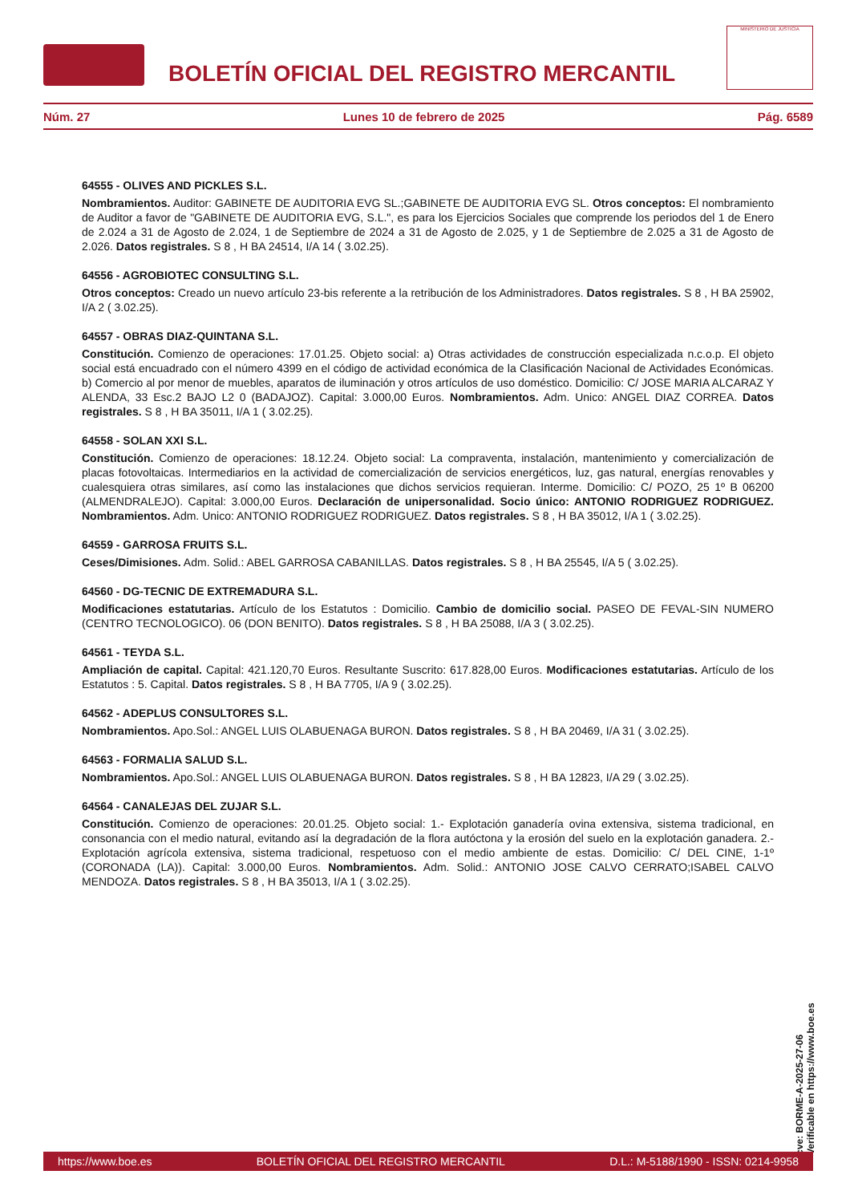BOLETÍN OFICIAL DEL REGISTRO MERCANTIL
MINISTERIO DE JUSTICIA
Núm. 27 Lunes 10 de febrero de 2025 Pág. 6589
64555 - OLIVES AND PICKLES S.L.
Nombramientos. Auditor: GABINETE DE AUDITORIA EVG SL.;GABINETE DE AUDITORIA EVG SL. Otros conceptos: El nombramiento de Auditor a favor de "GABINETE DE AUDITORIA EVG, S.L.", es para los Ejercicios Sociales que comprende los periodos del 1 de Enero de 2.024 a 31 de Agosto de 2.024, 1 de Septiembre de 2024 a 31 de Agosto de 2.025, y 1 de Septiembre de 2.025 a 31 de Agosto de 2.026. Datos registrales. S 8 , H BA 24514, I/A 14 ( 3.02.25).
64556 - AGROBIOTEC CONSULTING S.L.
Otros conceptos: Creado un nuevo artículo 23-bis referente a la retribución de los Administradores. Datos registrales. S 8 , H BA 25902, I/A 2 ( 3.02.25).
64557 - OBRAS DIAZ-QUINTANA S.L.
Constitución. Comienzo de operaciones: 17.01.25. Objeto social: a) Otras actividades de construcción especializada n.c.o.p. El objeto social está encuadrado con el número 4399 en el código de actividad económica de la Clasificación Nacional de Actividades Económicas. b) Comercio al por menor de muebles, aparatos de iluminación y otros artículos de uso doméstico. Domicilio: C/ JOSE MARIA ALCARAZ Y ALENDA, 33 Esc.2 BAJO L2 0 (BADAJOZ). Capital: 3.000,00 Euros. Nombramientos. Adm. Unico: ANGEL DIAZ CORREA. Datos registrales. S 8 , H BA 35011, I/A 1 ( 3.02.25).
64558 - SOLAN XXI S.L.
Constitución. Comienzo de operaciones: 18.12.24. Objeto social: La compraventa, instalación, mantenimiento y comercialización de placas fotovoltaicas. Intermediarios en la actividad de comercialización de servicios energéticos, luz, gas natural, energías renovables y cualesquiera otras similares, así como las instalaciones que dichos servicios requieran. Interme. Domicilio: C/ POZO, 25 1º B 06200 (ALMENDRALEJO). Capital: 3.000,00 Euros. Declaración de unipersonalidad. Socio único: ANTONIO RODRIGUEZ RODRIGUEZ. Nombramientos. Adm. Unico: ANTONIO RODRIGUEZ RODRIGUEZ. Datos registrales. S 8 , H BA 35012, I/A 1 ( 3.02.25).
64559 - GARROSA FRUITS S.L.
Ceses/Dimisiones. Adm. Solid.: ABEL GARROSA CABANILLAS. Datos registrales. S 8 , H BA 25545, I/A 5 ( 3.02.25).
64560 - DG-TECNIC DE EXTREMADURA S.L.
Modificaciones estatutarias. Artículo de los Estatutos : Domicilio. Cambio de domicilio social. PASEO DE FEVAL-SIN NUMERO (CENTRO TECNOLOGICO). 06 (DON BENITO). Datos registrales. S 8 , H BA 25088, I/A 3 ( 3.02.25).
64561 - TEYDA S.L.
Ampliación de capital. Capital: 421.120,70 Euros. Resultante Suscrito: 617.828,00 Euros. Modificaciones estatutarias. Artículo de los Estatutos : 5. Capital. Datos registrales. S 8 , H BA 7705, I/A 9 ( 3.02.25).
64562 - ADEPLUS CONSULTORES S.L.
Nombramientos. Apo.Sol.: ANGEL LUIS OLABUENAGA BURON. Datos registrales. S 8 , H BA 20469, I/A 31 ( 3.02.25).
64563 - FORMALIA SALUD S.L.
Nombramientos. Apo.Sol.: ANGEL LUIS OLABUENAGA BURON. Datos registrales. S 8 , H BA 12823, I/A 29 ( 3.02.25).
64564 - CANALEJAS DEL ZUJAR S.L.
Constitución. Comienzo de operaciones: 20.01.25. Objeto social: 1.- Explotación ganadería ovina extensiva, sistema tradicional, en consonancia con el medio natural, evitando así la degradación de la flora autóctona y la erosión del suelo en la explotación ganadera. 2.- Explotación agrícola extensiva, sistema tradicional, respetuoso con el medio ambiente de estas. Domicilio: C/ DEL CINE, 1-1º (CORONADA (LA)). Capital: 3.000,00 Euros. Nombramientos. Adm. Solid.: ANTONIO JOSE CALVO CERRATO;ISABEL CALVO MENDOZA. Datos registrales. S 8 , H BA 35013, I/A 1 ( 3.02.25).
cve: BORME-A-2025-27-06
Verificable en https://www.boe.es
https://www.boe.es BOLETÍN OFICIAL DEL REGISTRO MERCANTIL D.L.: M-5188/1990 - ISSN: 0214-9958